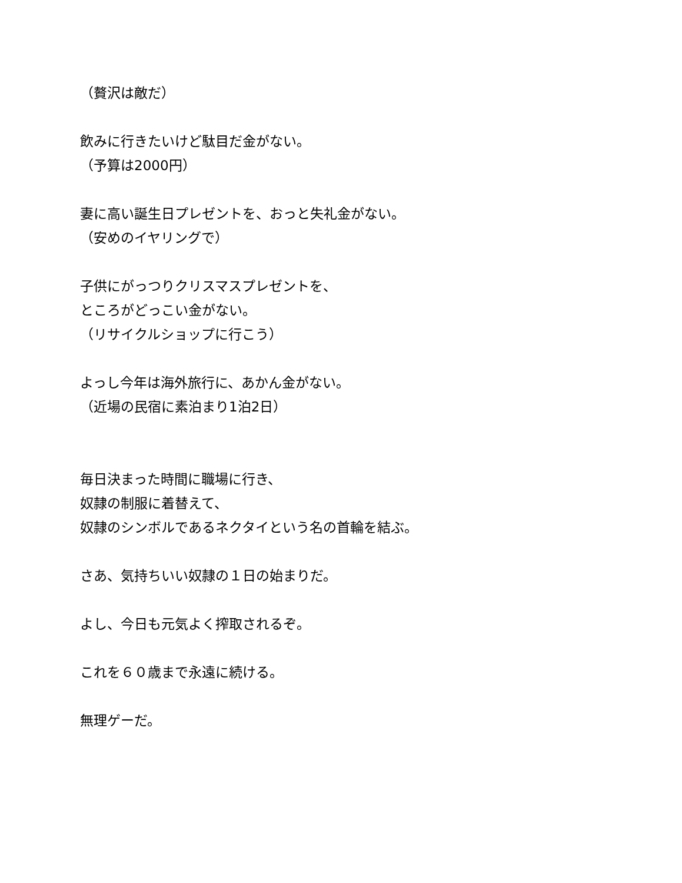（贅沢は敵だ）
飲みに行きたいけど駄目だ金がない。
（予算は2000円）
妻に高い誕生日プレゼントを、おっと失礼金がない。
（安めのイヤリングで）
子供にがっつりクリスマスプレゼントを、
ところがどっこい金がない。
（リサイクルショップに行こう）
よっし今年は海外旅行に、あかん金がない。
（近場の民宿に素泊まり1泊2日）
毎日決まった時間に職場に行き、
奴隷の制服に着替えて、
奴隷のシンボルであるネクタイという名の首輪を結ぶ。
さあ、気持ちいい奴隷の１日の始まりだ。
よし、今日も元気よく搾取されるぞ。
これを６０歳まで永遠に続ける。
無理ゲーだ。